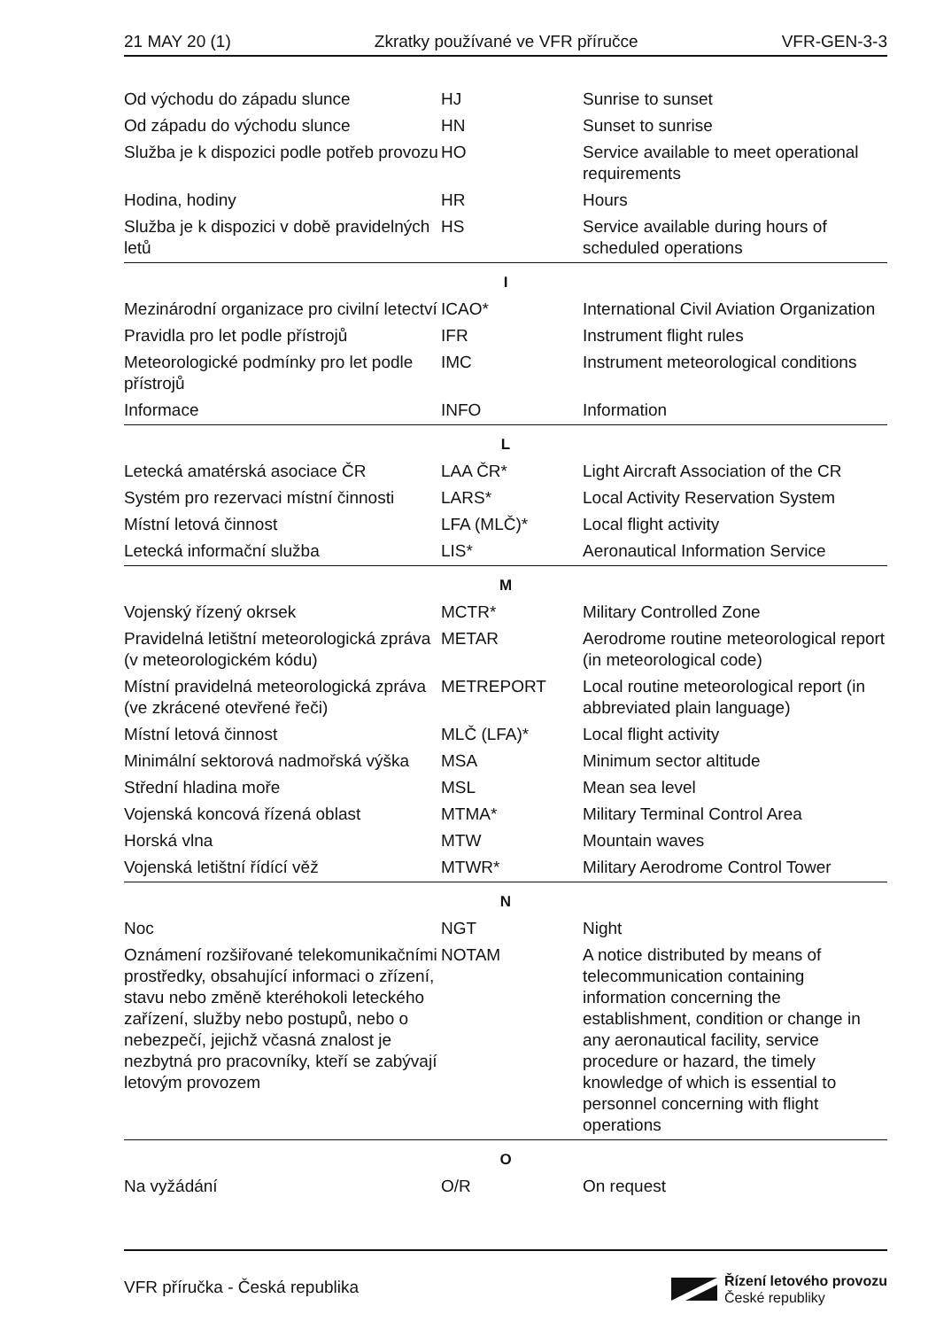21 MAY 20 (1) Zkratky používané ve VFR příručce VFR-GEN-3-3
| Od východu do západu slunce | HJ | Sunrise to sunset |
| Od západu do východu slunce | HN | Sunset to sunrise |
| Služba je k dispozici podle potřeb provozu | HO | Service available to meet operational requirements |
| Hodina, hodiny | HR | Hours |
| Služba je k dispozici v době pravidelných letů | HS | Service available during hours of scheduled operations |
| I | | |
| Mezinárodní organizace pro civilní letectví | ICAO* | International Civil Aviation Organization |
| Pravidla pro let podle přístrojů | IFR | Instrument flight rules |
| Meteorologické podmínky pro let podle přístrojů | IMC | Instrument meteorological conditions |
| Informace | INFO | Information |
| L | | |
| Letecká amatérská asociace ČR | LAA ČR* | Light Aircraft Association of the CR |
| Systém pro rezervaci místní činnosti | LARS* | Local Activity Reservation System |
| Místní letová činnost | LFA (MLČ)* | Local flight activity |
| Letecká informační služba | LIS* | Aeronautical Information Service |
| M | | |
| Vojenský řízený okrsek | MCTR* | Military Controlled Zone |
| Pravidelná letištní meteorologická zpráva (v meteorologickém kódu) | METAR | Aerodrome routine meteorological report (in meteorological code) |
| Místní pravidelná meteorologická zpráva (ve zkrácené otevřené řeči) | METREPORT | Local routine meteorological report (in abbreviated plain language) |
| Místní letová činnost | MLČ (LFA)* | Local flight activity |
| Minimální sektorová nadmořská výška | MSA | Minimum sector altitude |
| Střední hladina moře | MSL | Mean sea level |
| Vojenská koncová řízená oblast | MTMA* | Military Terminal Control Area |
| Horská vlna | MTW | Mountain waves |
| Vojenská letištní řídící věž | MTWR* | Military Aerodrome Control Tower |
| N | | |
| Noc | NGT | Night |
| Oznámení rozšiřované telekomunikačními prostředky, obsahující informaci o zřízení, stavu nebo změně kteréhokoli leteckého zařízení, služby nebo postupů, nebo o nebezpečí, jejichž včasná znalost je nezbytná pro pracovníky, kteří se zabývají letovým provozem | NOTAM | A notice distributed by means of telecommunication containing information concerning the establishment, condition or change in any aeronautical facility, service procedure or hazard, the timely knowledge of which is essential to personnel concerning with flight operations |
| O | | |
| Na vyžádání | O/R | On request |
VFR příručka - Česká republika
Řízení letového provozu
České republiky